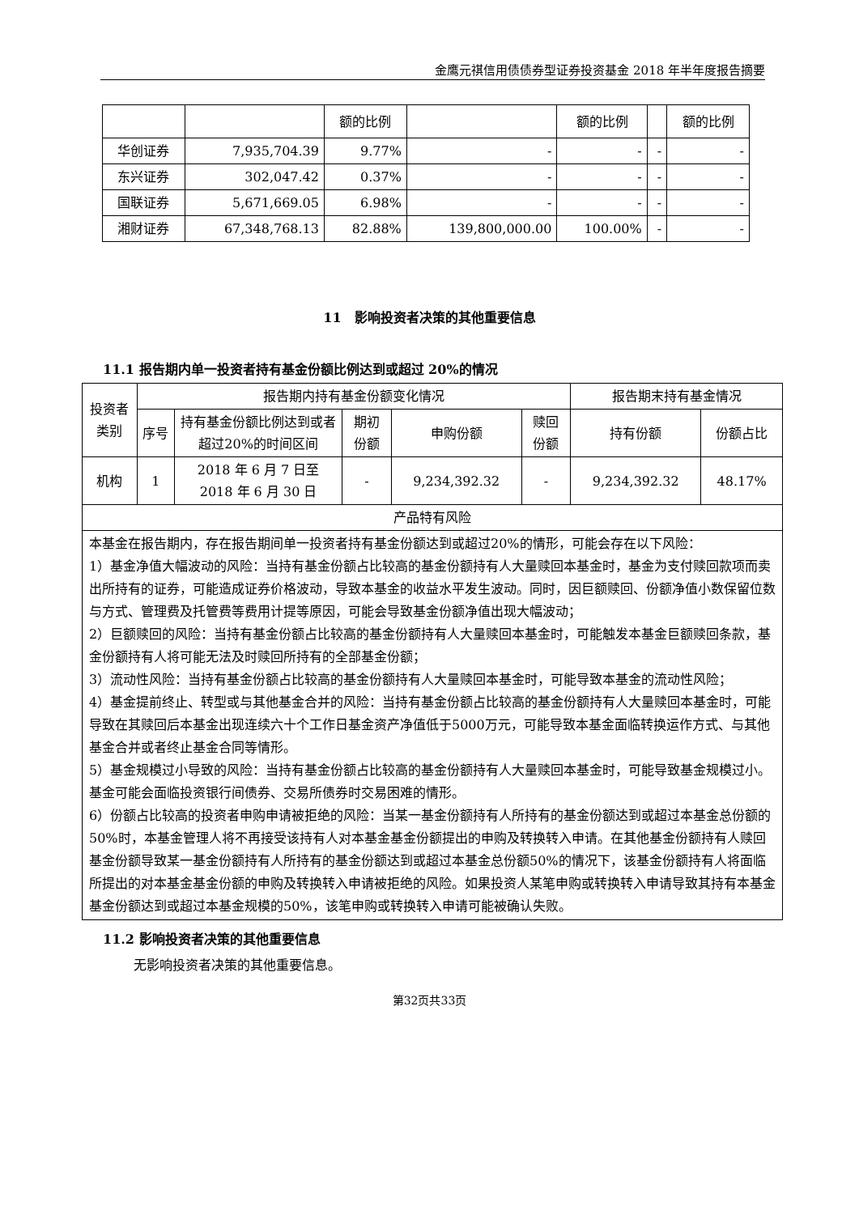金鹰元祺信用债债券型证券投资基金 2018 年半年度报告摘要
| | | 额的比例 | | 额的比例 | | 额的比例 |
| 华创证券 | 7,935,704.39 | 9.77% | - | - | - | - |
| 东兴证券 | 302,047.42 | 0.37% | - | - | - | - |
| 国联证券 | 5,671,669.05 | 6.98% | - | - | - | - |
| 湘财证券 | 67,348,768.13 | 82.88% | 139,800,000.00 | 100.00% | - | - |
11　影响投资者决策的其他重要信息
11.1 报告期内单一投资者持有基金份额比例达到或超过 20%的情况
| 投资者类别 | 报告期内持有基金份额变化情况 | | | | | 报告期末持有基金情况 | |
| --- | --- | --- | --- | --- | --- | --- | --- |
| | 序号 | 持有基金份额比例达到或者超过20%的时间区间 | 期初份额 | 申购份额 | 赎回份额 | 持有份额 | 份额占比 |
| 机构 | 1 | 2018 年 6 月 7 日至 2018 年 6 月 30 日 | - | 9,234,392.32 | - | 9,234,392.32 | 48.17% |
| 产品特有风险 | | | | | | | |
| 本基金在报告期内，存在报告期间单一投资者持有基金份额达到或超过20%的情形，可能会存在以下风险： 1）基金净值大幅波动的风险：当持有基金份额占比较高的基金份额持有人大量赎回本基金时，基金为支付赎回款项而卖出所持有的证券，可能造成证券价格波动，导致本基金的收益水平发生波动。同时，因巨额赎回、份额净值小数保留位数与方式、管理费及托管费等费用计提等原因，可能会导致基金份额净值出现大幅波动； 2）巨额赎回的风险：当持有基金份额占比较高的基金份额持有人大量赎回本基金时，可能触发本基金巨额赎回条款，基金份额持有人将可能无法及时赎回所持有的全部基金份额； 3）流动性风险：当持有基金份额占比较高的基金份额持有人大量赎回本基金时，可能导致本基金的流动性风险； 4）基金提前终止、转型或与其他基金合并的风险：当持有基金份额占比较高的基金份额持有人大量赎回本基金时，可能导致在其赎回后本基金出现连续六十个工作日基金资产净值低于5000万元，可能导致本基金面临转换运作方式、与其他基金合并或者终止基金合同等情形。 5）基金规模过小导致的风险：当持有基金份额占比较高的基金份额持有人大量赎回本基金时，可能导致基金规模过小。基金可能会面临投资银行间债券、交易所债券时交易困难的情形。 6）份额占比较高的投资者申购申请被拒绝的风险：当某一基金份额持有人所持有的基金份额达到或超过本基金总份额的50%时，本基金管理人将不再接受该持有人对本基金基金份额提出的申购及转换转入申请。在其他基金份额持有人赎回基金份额导致某一基金份额持有人所持有的基金份额达到或超过本基金总份额50%的情况下，该基金份额持有人将面临所提出的对本基金基金份额的申购及转换转入申请被拒绝的风险。如果投资人某笔申购或转换转入申请导致其持有本基金基金份额达到或超过本基金规模的50%，该笔申购或转换转入申请可能被确认失败。 | | | | | | | |
11.2 影响投资者决策的其他重要信息
无影响投资者决策的其他重要信息。
第32页共33页